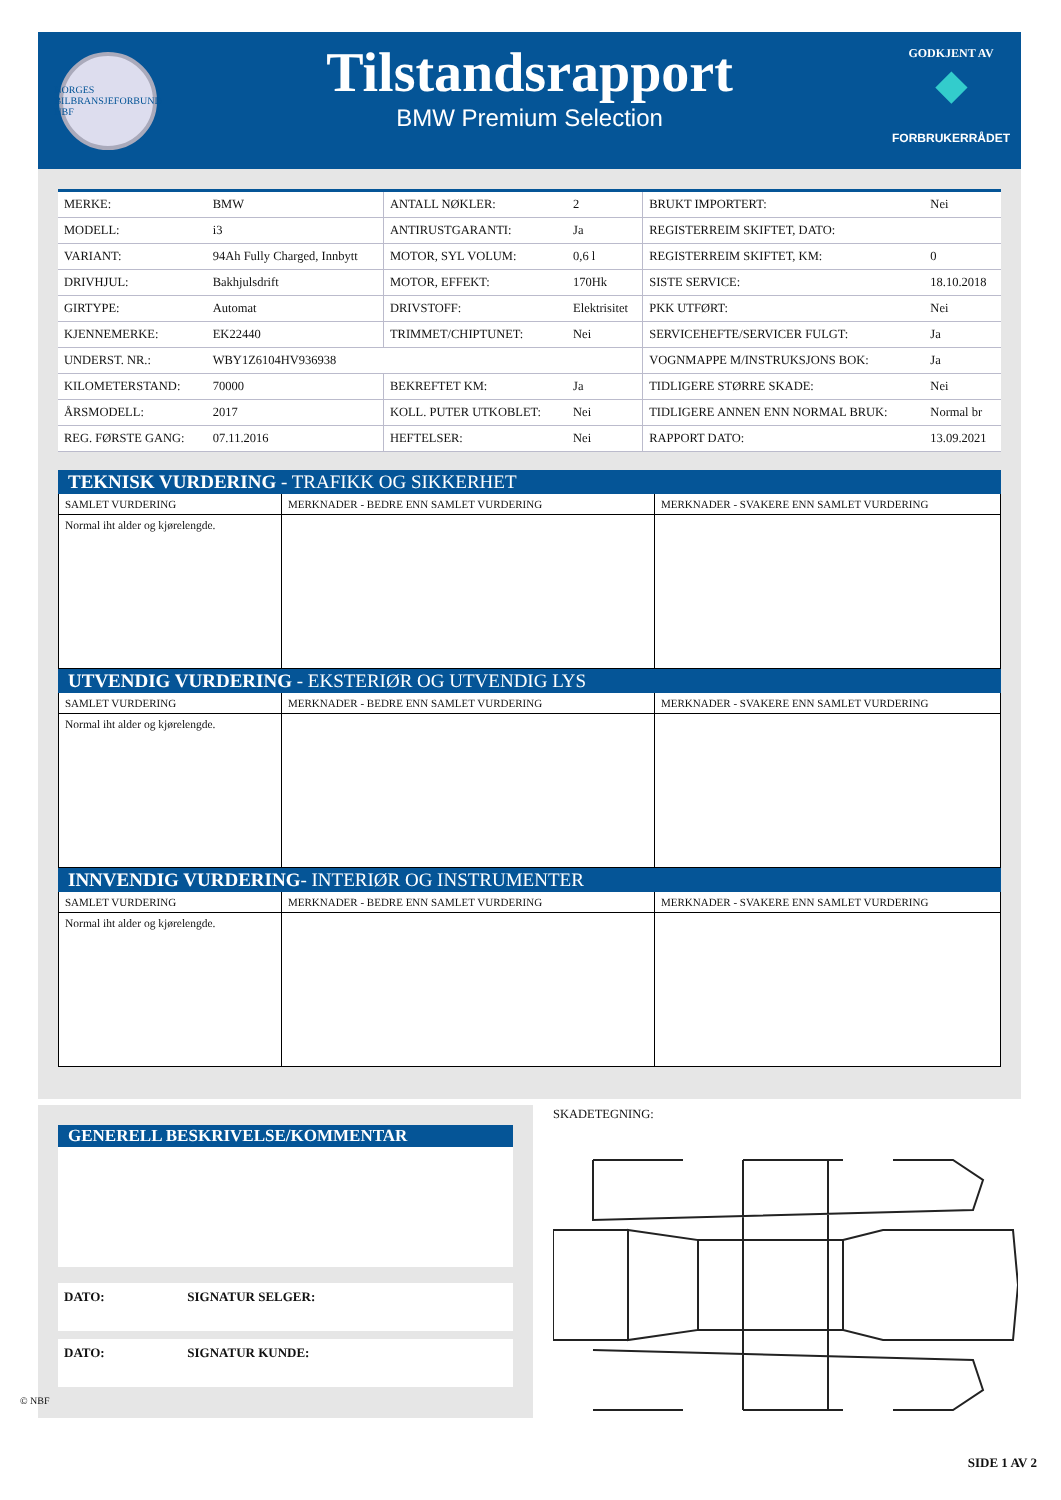NORGES BILBRANSJEFORBUND NBF
Tilstandsrapport
BMW Premium Selection
GODKJENT AV
◆
FORBRUKERRÅDET
| MERKE: | BMW | ANTALL NØKLER: | 2 | BRUKT IMPORTERT: | Nei |
| MODELL: | i3 | ANTIRUSTGARANTI: | Ja | REGISTERREIM SKIFTET, DATO: | |
| VARIANT: | 94Ah Fully Charged, Innbytt | MOTOR, SYL VOLUM: | 0,6 l | REGISTERREIM SKIFTET, KM: | 0 |
| DRIVHJUL: | Bakhjulsdrift | MOTOR, EFFEKT: | 170Hk | SISTE SERVICE: | 18.10.2018 |
| GIRTYPE: | Automat | DRIVSTOFF: | Elektrisitet | PKK UTFØRT: | Nei |
| KJENNEMERKE: | EK22440 | TRIMMET/CHIPTUNET: | Nei | SERVICEHEFTE/SERVICER FULGT: | Ja |
| UNDERST. NR.: | WBY1Z6104HV936938 | | | VOGNMAPPE M/INSTRUKSJONS BOK: | Ja |
| KILOMETERSTAND: | 70000 | BEKREFTET KM: | Ja | TIDLIGERE STØRRE SKADE: | Nei |
| ÅRSMODELL: | 2017 | KOLL. PUTER UTKOBLET: | Nei | TIDLIGERE ANNEN ENN NORMAL BRUK: | Normal br |
| REG. FØRSTE GANG: | 07.11.2016 | HEFTELSER: | Nei | RAPPORT DATO: | 13.09.2021 |
TEKNISK VURDERING - TRAFIKK OG SIKKERHET
| SAMLET VURDERING | MERKNADER - BEDRE ENN SAMLET VURDERING | MERKNADER - SVAKERE ENN SAMLET VURDERING |
| Normal iht alder og kjørelengde. | | |
UTVENDIG VURDERING - EKSTERIØR OG UTVENDIG LYS
| SAMLET VURDERING | MERKNADER - BEDRE ENN SAMLET VURDERING | MERKNADER - SVAKERE ENN SAMLET VURDERING |
| Normal iht alder og kjørelengde. | | |
INNVENDIG VURDERING- INTERIØR OG INSTRUMENTER
| SAMLET VURDERING | MERKNADER - BEDRE ENN SAMLET VURDERING | MERKNADER - SVAKERE ENN SAMLET VURDERING |
| Normal iht alder og kjørelengde. | | |
GENERELL BESKRIVELSE/KOMMENTAR
DATO: SIGNATUR SELGER:
DATO: SIGNATUR KUNDE:
SKADETEGNING:
© NBF
SIDE 1 AV 2